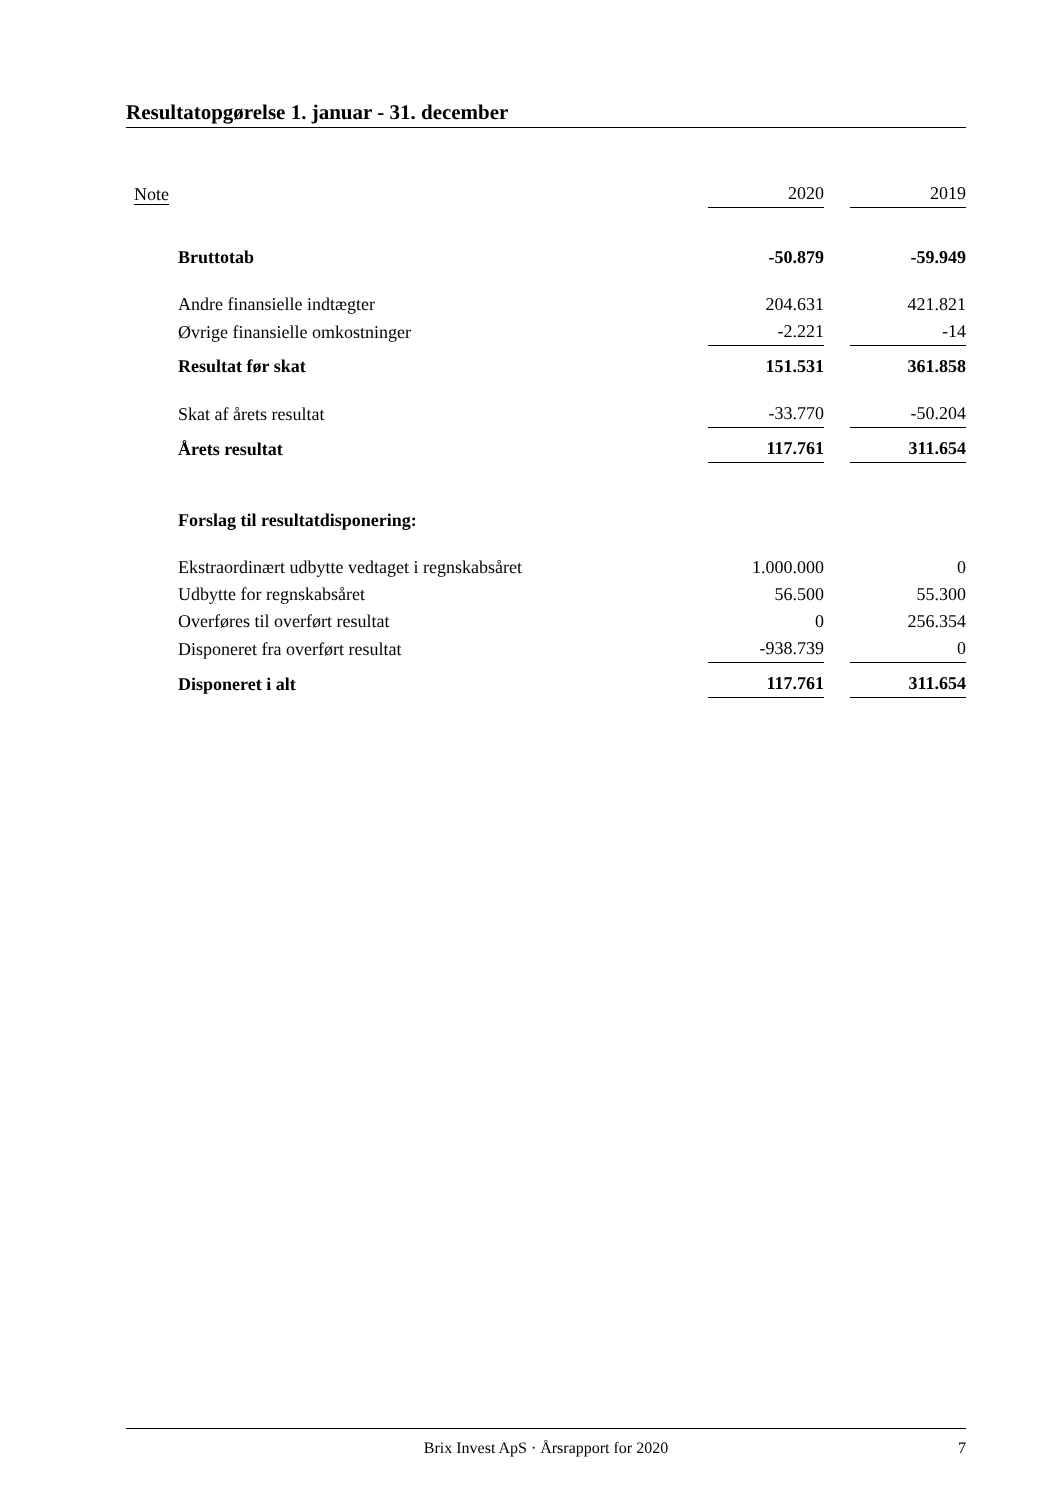Resultatopgørelse 1. januar - 31. december
| Note | | 2020 | | 2019 |
| Bruttotab | | -50.879 | | -59.949 |
| Andre finansielle indtægter | | 204.631 | | 421.821 |
| Øvrige finansielle omkostninger | | -2.221 | | -14 |
| Resultat før skat | | 151.531 | | 361.858 |
| Skat af årets resultat | | -33.770 | | -50.204 |
| Årets resultat | | 117.761 | | 311.654 |
| Forslag til resultatdisponering: | | | | |
| Ekstraordinært udbytte vedtaget i regnskabsåret | | 1.000.000 | | 0 |
| Udbytte for regnskabsåret | | 56.500 | | 55.300 |
| Overføres til overført resultat | | 0 | | 256.354 |
| Disponeret fra overført resultat | | -938.739 | | 0 |
| Disponeret i alt | | 117.761 | | 311.654 |
Brix Invest ApS · Årsrapport for 2020 7